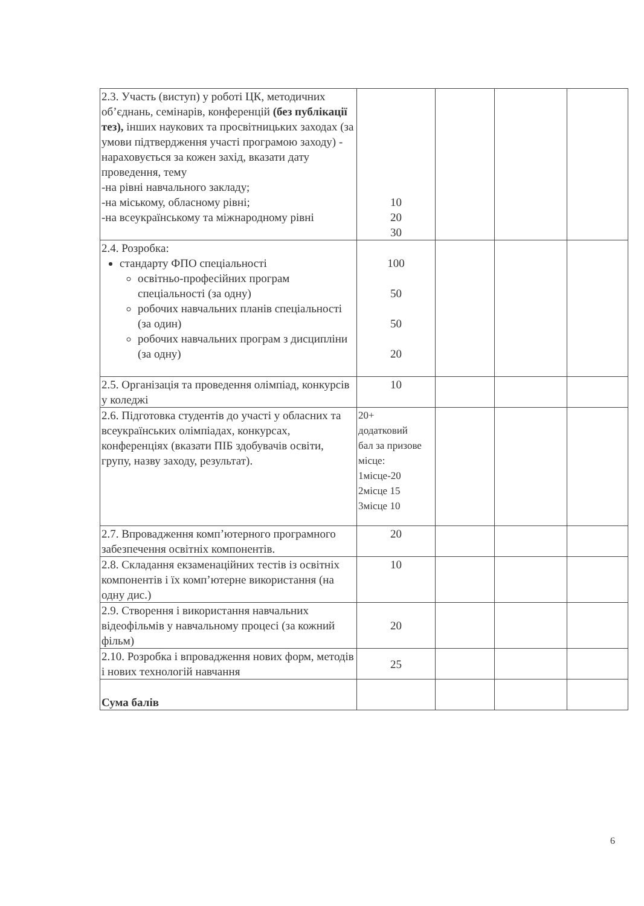| 2.3. Участь (виступ) у роботі ЦК, методичних об’єднань, семінарів, конференцій (без публікації тез), інших наукових та просвітницьких заходах (за умови підтвердження участі програмою заходу) - нараховується за кожен захід, вказати дату проведення, тему -на рівні навчального закладу; -на міському, обласному рівні; -на всеукраїнському та міжнародному рівні | 10 20 30 | | | |
| 2.4. Розробка: стандарту ФПО спеціальності освітньо-професійних програм спеціальності (за одну) робочих навчальних планів спеціальності (за один) робочих навчальних програм з дисципліни (за одну) | 100 50 50 20 | | | |
| 2.5. Організація та проведення олімпіад, конкурсів у коледжі | 10 | | | |
| 2.6. Підготовка студентів до участі у обласних та всеукраїнських олімпіадах, конкурсах, конференціях (вказати ПІБ здобувачів освіти, групу, назву заходу, результат). | 20+ додатковий бал за призове місце: 1місце-20 2місце 15 3місце 10 | | | |
| 2.7. Впровадження комп’ютерного програмного забезпечення освітніх компонентів. | 20 | | | |
| 2.8. Складання екзаменаційних тестів із освітніх компонентів і їх комп’ютерне використання (на одну дис.) | 10 | | | |
| 2.9. Створення і використання навчальних відеофільмів у навчальному процесі (за кожний фільм) | 20 | | | |
| 2.10. Розробка і впровадження нових форм, методів і нових технологій навчання | 25 | | | |
| Сума балів | | | | |
6